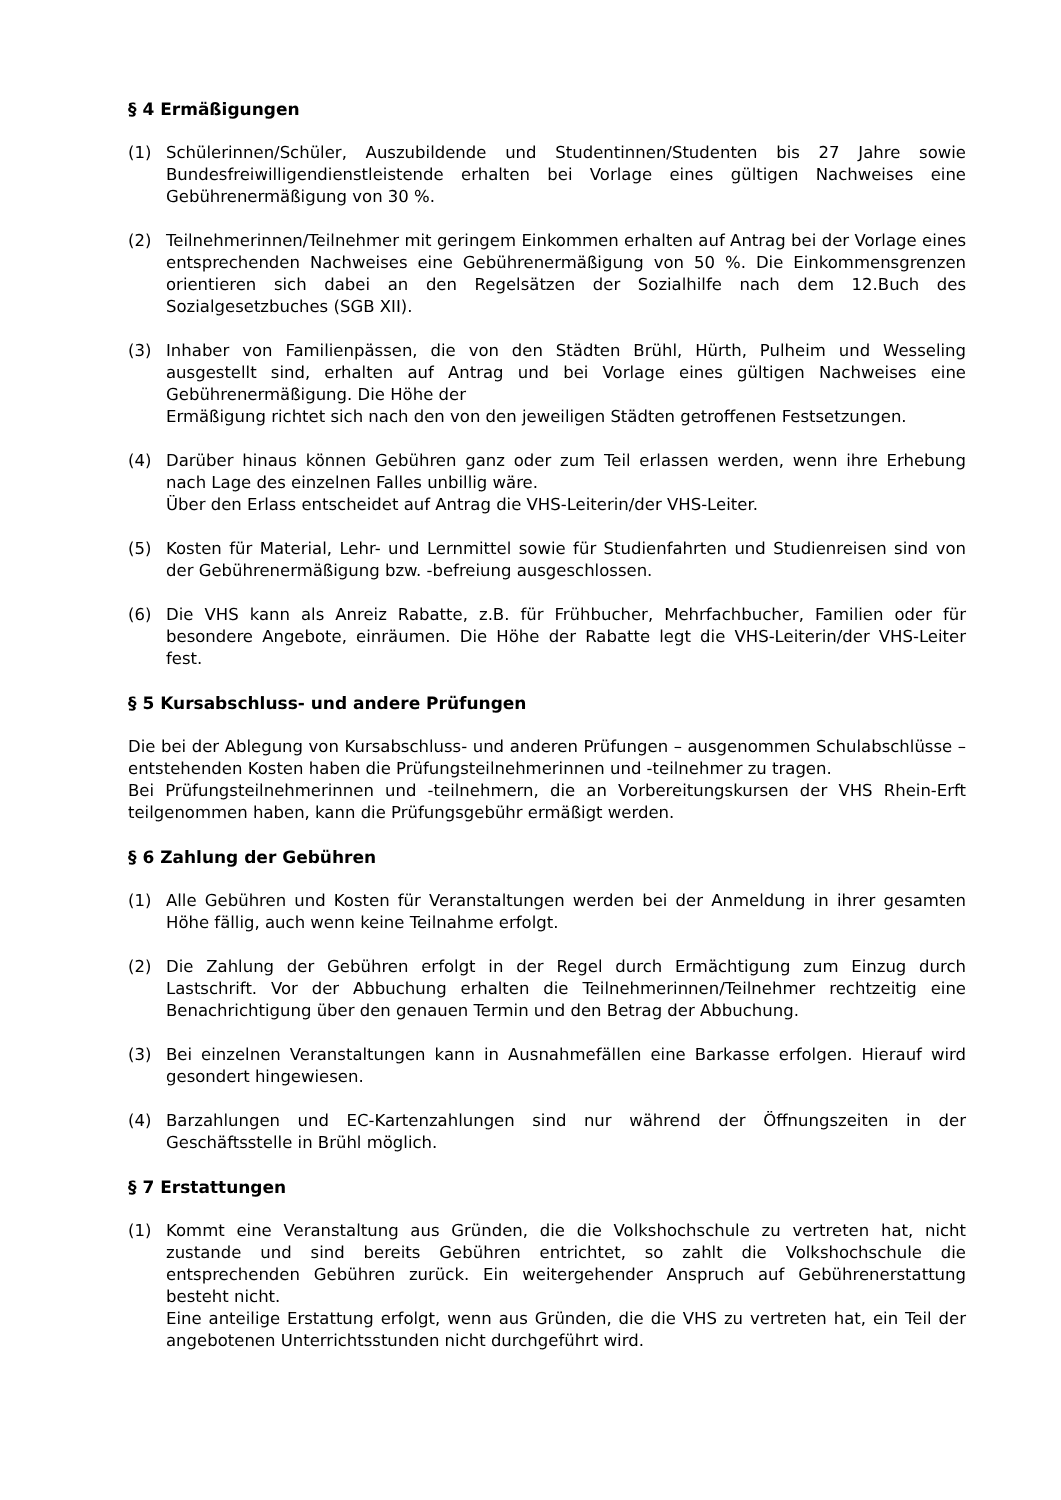§ 4 Ermäßigungen
(1) Schülerinnen/Schüler, Auszubildende und Studentinnen/Studenten bis 27 Jahre sowie Bundesfreiwilligendienstleistende erhalten bei Vorlage eines gültigen Nachweises eine Gebührenermäßigung von 30 %.
(2) Teilnehmerinnen/Teilnehmer mit geringem Einkommen erhalten auf Antrag bei der Vorlage eines entsprechenden Nachweises eine Gebührenermäßigung von 50 %. Die Einkommensgrenzen orientieren sich dabei an den Regelsätzen der Sozialhilfe nach dem 12.Buch des Sozialgesetzbuches (SGB XII).
(3) Inhaber von Familienpässen, die von den Städten Brühl, Hürth, Pulheim und Wesseling ausgestellt sind, erhalten auf Antrag und bei Vorlage eines gültigen Nachweises eine Gebührenermäßigung. Die Höhe der
Ermäßigung richtet sich nach den von den jeweiligen Städten getroffenen Festsetzungen.
(4) Darüber hinaus können Gebühren ganz oder zum Teil erlassen werden, wenn ihre Erhebung nach Lage des einzelnen Falles unbillig wäre.
Über den Erlass entscheidet auf Antrag die VHS-Leiterin/der VHS-Leiter.
(5) Kosten für Material, Lehr- und Lernmittel sowie für Studienfahrten und Studienreisen sind von der Gebührenermäßigung bzw. -befreiung ausgeschlossen.
(6) Die VHS kann als Anreiz Rabatte, z.B. für Frühbucher, Mehrfachbucher, Familien oder für besondere Angebote, einräumen. Die Höhe der Rabatte legt die VHS-Leiterin/der VHS-Leiter fest.
§ 5 Kursabschluss- und andere Prüfungen
Die bei der Ablegung von Kursabschluss- und anderen Prüfungen – ausgenommen Schulabschlüsse – entstehenden Kosten haben die Prüfungsteilnehmerinnen und -teilnehmer zu tragen.
Bei Prüfungsteilnehmerinnen und -teilnehmern, die an Vorbereitungskursen der VHS Rhein-Erft teilgenommen haben, kann die Prüfungsgebühr ermäßigt werden.
§ 6 Zahlung der Gebühren
(1) Alle Gebühren und Kosten für Veranstaltungen werden bei der Anmeldung in ihrer gesamten Höhe fällig, auch wenn keine Teilnahme erfolgt.
(2) Die Zahlung der Gebühren erfolgt in der Regel durch Ermächtigung zum Einzug durch Lastschrift. Vor der Abbuchung erhalten die Teilnehmerinnen/Teilnehmer rechtzeitig eine Benachrichtigung über den genauen Termin und den Betrag der Abbuchung.
(3) Bei einzelnen Veranstaltungen kann in Ausnahmefällen eine Barkasse erfolgen. Hierauf wird gesondert hingewiesen.
(4) Barzahlungen und EC-Kartenzahlungen sind nur während der Öffnungszeiten in der Geschäftsstelle in Brühl möglich.
§ 7 Erstattungen
(1) Kommt eine Veranstaltung aus Gründen, die die Volkshochschule zu vertreten hat, nicht zustande und sind bereits Gebühren entrichtet, so zahlt die Volkshochschule die entsprechenden Gebühren zurück. Ein weitergehender Anspruch auf Gebührenerstattung besteht nicht.
Eine anteilige Erstattung erfolgt, wenn aus Gründen, die die VHS zu vertreten hat, ein Teil der angebotenen Unterrichtsstunden nicht durchgeführt wird.